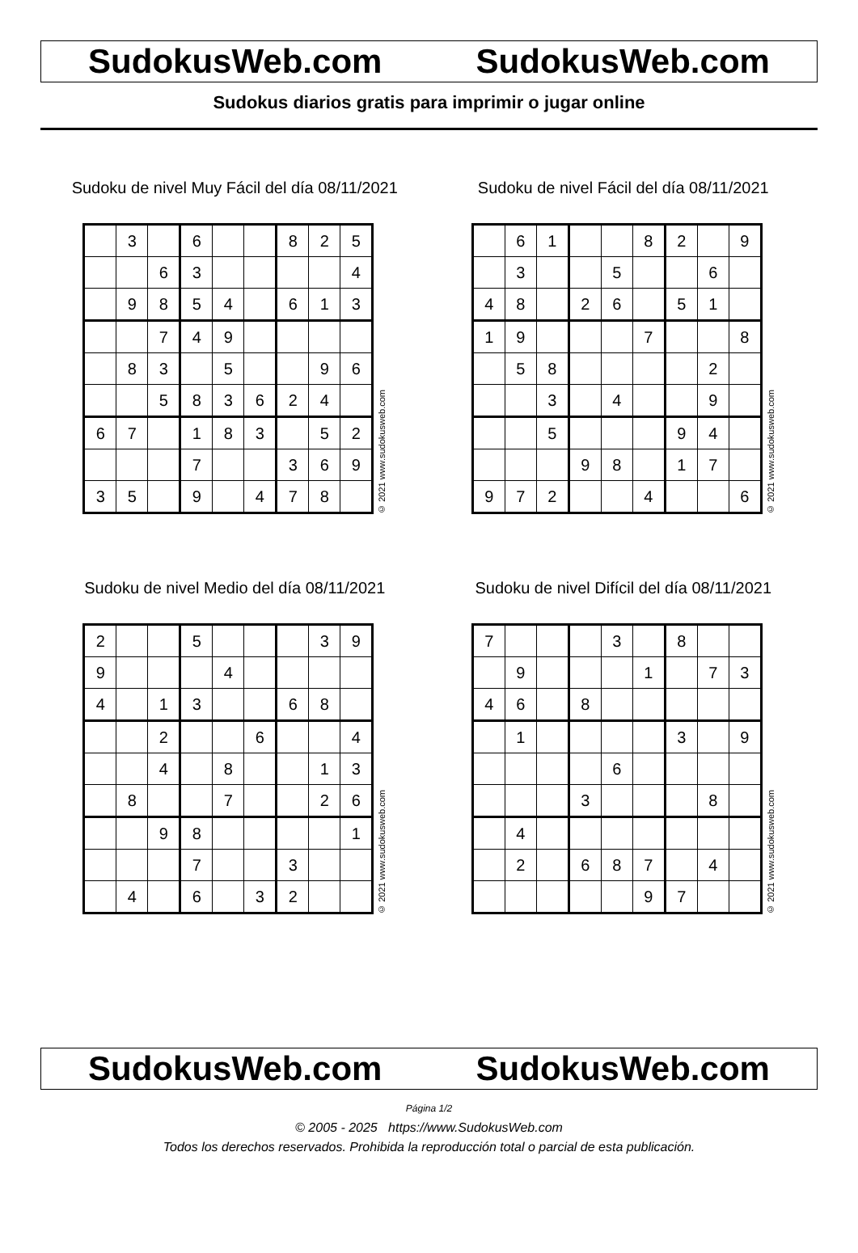SudokusWeb.com SudokusWeb.com
Sudokus diarios gratis para imprimir o jugar online
Sudoku de nivel Muy Fácil del día 08/11/2021
| | 3 | | 6 | | | 8 | 2 | 5 |
| | | 6 | 3 | | | | | 4 |
| | 9 | 8 | 5 | 4 | | 6 | 1 | 3 |
| | | 7 | 4 | 9 | | | | |
| | 8 | 3 | | 5 | | | 9 | 6 |
| | | 5 | 8 | 3 | 6 | 2 | 4 | |
| 6 | 7 | | 1 | 8 | 3 | | 5 | 2 |
| | | | 7 | | | 3 | 6 | 9 |
| 3 | 5 | | 9 | | 4 | 7 | 8 | |
© 2021 www.sudokusweb.com
Sudoku de nivel Fácil del día 08/11/2021
| | 6 | 1 | | | 8 | 2 | | 9 |
| | 3 | | | 5 | | | 6 | |
| 4 | 8 | | 2 | 6 | | 5 | 1 | |
| 1 | 9 | | | | 7 | | | 8 |
| | 5 | 8 | | | | | 2 | |
| | | 3 | | 4 | | | 9 | |
| | | 5 | | | | 9 | 4 | |
| | | | 9 | 8 | | 1 | 7 | |
| 9 | 7 | 2 | | | 4 | | | 6 |
© 2021 www.sudokusweb.com
Sudoku de nivel Medio del día 08/11/2021
| 2 | | | 5 | | | | 3 | 9 |
| 9 | | | | 4 | | | | |
| 4 | | 1 | 3 | | | 6 | 8 | |
| | | 2 | | | 6 | | | 4 |
| | | 4 | | 8 | | | 1 | 3 |
| | 8 | | | 7 | | | 2 | 6 |
| | | 9 | 8 | | | | | 1 |
| | | | 7 | | | 3 | | |
| | 4 | | 6 | | 3 | 2 | | |
© 2021 www.sudokusweb.com
Sudoku de nivel Difícil del día 08/11/2021
| 7 | | | | 3 | | 8 | | |
| | 9 | | | | 1 | | 7 | 3 |
| 4 | 6 | | 8 | | | | | |
| | 1 | | | | | 3 | | 9 |
| | | | | 6 | | | | |
| | | | 3 | | | | 8 | |
| | 4 | | | | | | | |
| | 2 | | 6 | 8 | 7 | | 4 | |
| | | | | | 9 | 7 | | |
© 2021 www.sudokusweb.com
SudokusWeb.com SudokusWeb.com
Página 1/2
© 2005 - 2025 https://www.SudokusWeb.com
Todos los derechos reservados. Prohibida la reproducción total o parcial de esta publicación.